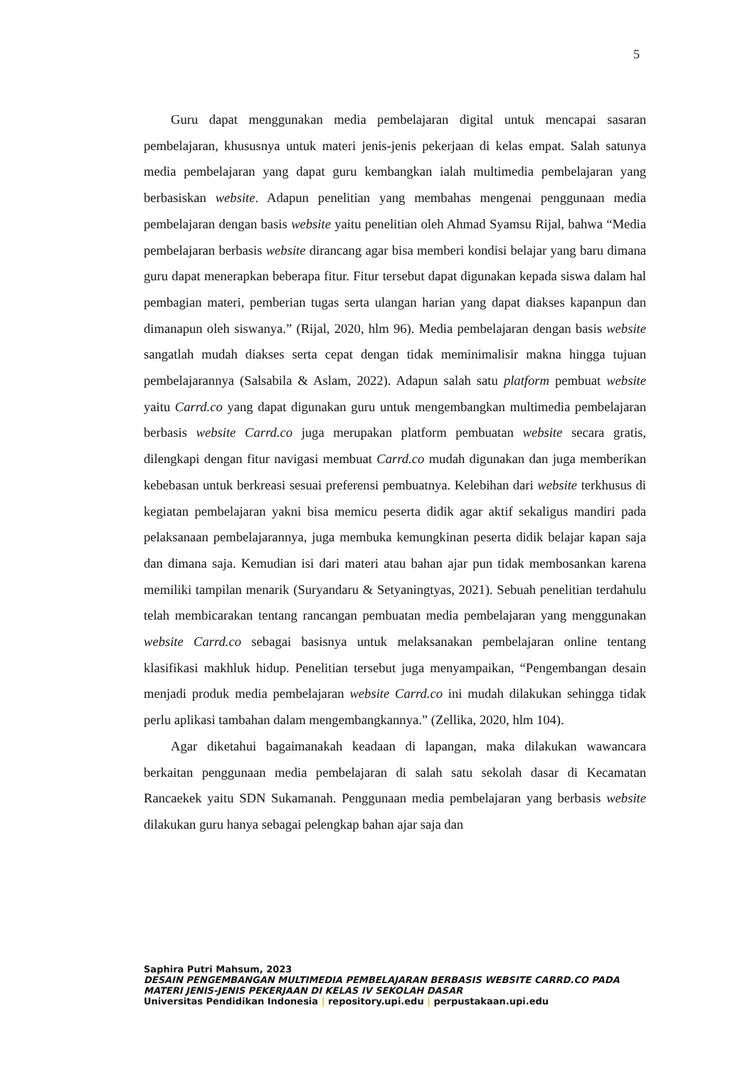5
Guru dapat menggunakan media pembelajaran digital untuk mencapai sasaran pembelajaran, khususnya untuk materi jenis-jenis pekerjaan di kelas empat. Salah satunya media pembelajaran yang dapat guru kembangkan ialah multimedia pembelajaran yang berbasiskan website. Adapun penelitian yang membahas mengenai penggunaan media pembelajaran dengan basis website yaitu penelitian oleh Ahmad Syamsu Rijal, bahwa “Media pembelajaran berbasis website dirancang agar bisa memberi kondisi belajar yang baru dimana guru dapat menerapkan beberapa fitur. Fitur tersebut dapat digunakan kepada siswa dalam hal pembagian materi, pemberian tugas serta ulangan harian yang dapat diakses kapanpun dan dimanapun oleh siswanya.” (Rijal, 2020, hlm 96). Media pembelajaran dengan basis website sangatlah mudah diakses serta cepat dengan tidak meminimalisir makna hingga tujuan pembelajarannya (Salsabila & Aslam, 2022). Adapun salah satu platform pembuat website yaitu Carrd.co yang dapat digunakan guru untuk mengembangkan multimedia pembelajaran berbasis website Carrd.co juga merupakan platform pembuatan website secara gratis, dilengkapi dengan fitur navigasi membuat Carrd.co mudah digunakan dan juga memberikan kebebasan untuk berkreasi sesuai preferensi pembuatnya. Kelebihan dari website terkhusus di kegiatan pembelajaran yakni bisa memicu peserta didik agar aktif sekaligus mandiri pada pelaksanaan pembelajarannya, juga membuka kemungkinan peserta didik belajar kapan saja dan dimana saja. Kemudian isi dari materi atau bahan ajar pun tidak membosankan karena memiliki tampilan menarik (Suryandaru & Setyaningtyas, 2021). Sebuah penelitian terdahulu telah membicarakan tentang rancangan pembuatan media pembelajaran yang menggunakan website Carrd.co sebagai basisnya untuk melaksanakan pembelajaran online tentang klasifikasi makhluk hidup. Penelitian tersebut juga menyampaikan, “Pengembangan desain menjadi produk media pembelajaran website Carrd.co ini mudah dilakukan sehingga tidak perlu aplikasi tambahan dalam mengembangkannya.” (Zellika, 2020, hlm 104).
Agar diketahui bagaimanakah keadaan di lapangan, maka dilakukan wawancara berkaitan penggunaan media pembelajaran di salah satu sekolah dasar di Kecamatan Rancaekek yaitu SDN Sukamanah. Penggunaan media pembelajaran yang berbasis website dilakukan guru hanya sebagai pelengkap bahan ajar saja dan
Saphira Putri Mahsum, 2023
DESAIN PENGEMBANGAN MULTIMEDIA PEMBELAJARAN BERBASIS WEBSITE CARRD.CO PADA MATERI JENIS-JENIS PEKERJAAN DI KELAS IV SEKOLAH DASAR
Universitas Pendidikan Indonesia | repository.upi.edu | perpustakaan.upi.edu